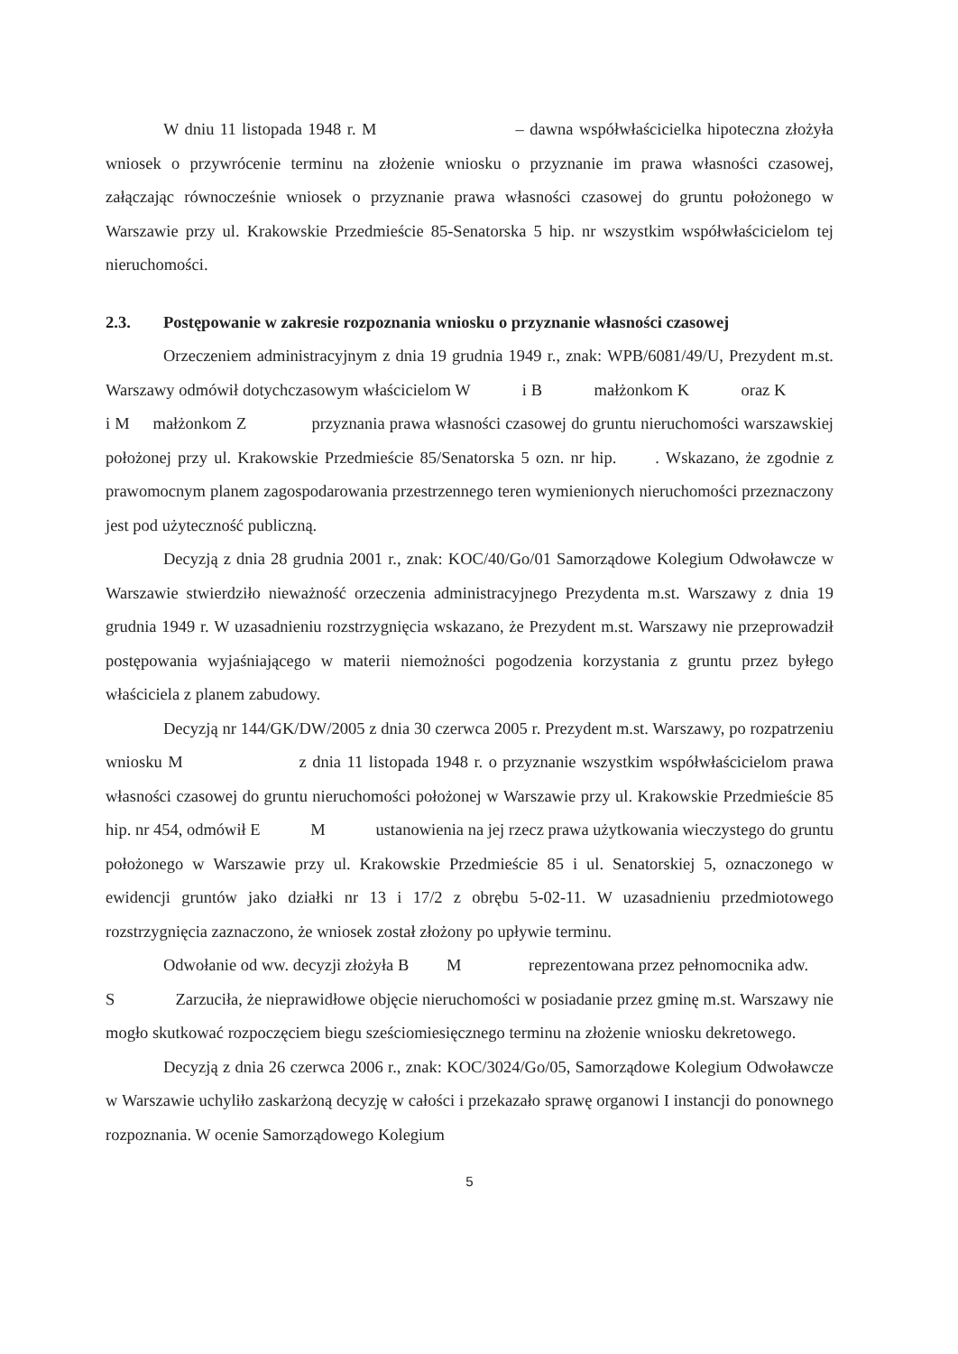W dniu 11 listopada 1948 r. M – dawna współwłaścicielka hipoteczna złożyła wniosek o przywrócenie terminu na złożenie wniosku o przyznanie im prawa własności czasowej, załączając równocześnie wniosek o przyznanie prawa własności czasowej do gruntu położonego w Warszawie przy ul. Krakowskie Przedmieście 85-Senatorska 5 hip. nr wszystkim współwłaścicielom tej nieruchomości.
2.3. Postępowanie w zakresie rozpoznania wniosku o przyznanie własności czasowej
Orzeczeniem administracyjnym z dnia 19 grudnia 1949 r., znak: WPB/6081/49/U, Prezydent m.st. Warszawy odmówił dotychczasowym właścicielom W i B małżonkom K oraz K i M małżonkom Z przyznania prawa własności czasowej do gruntu nieruchomości warszawskiej położonej przy ul. Krakowskie Przedmieście 85/Senatorska 5 ozn. nr hip. . Wskazano, że zgodnie z prawomocnym planem zagospodarowania przestrzennego teren wymienionych nieruchomości przeznaczony jest pod użyteczność publiczną.
Decyzją z dnia 28 grudnia 2001 r., znak: KOC/40/Go/01 Samorządowe Kolegium Odwoławcze w Warszawie stwierdziło nieważność orzeczenia administracyjnego Prezydenta m.st. Warszawy z dnia 19 grudnia 1949 r. W uzasadnieniu rozstrzygnięcia wskazano, że Prezydent m.st. Warszawy nie przeprowadził postępowania wyjaśniającego w materii niemożności pogodzenia korzystania z gruntu przez byłego właściciela z planem zabudowy.
Decyzją nr 144/GK/DW/2005 z dnia 30 czerwca 2005 r. Prezydent m.st. Warszawy, po rozpatrzeniu wniosku M z dnia 11 listopada 1948 r. o przyznanie wszystkim współwłaścicielom prawa własności czasowej do gruntu nieruchomości położonej w Warszawie przy ul. Krakowskie Przedmieście 85 hip. nr 454, odmówił E M ustanowienia na jej rzecz prawa użytkowania wieczystego do gruntu położonego w Warszawie przy ul. Krakowskie Przedmieście 85 i ul. Senatorskiej 5, oznaczonego w ewidencji gruntów jako działki nr 13 i 17/2 z obrębu 5-02-11. W uzasadnieniu przedmiotowego rozstrzygnięcia zaznaczono, że wniosek został złożony po upływie terminu.
Odwołanie od ww. decyzji złożyła B M reprezentowana przez pełnomocnika adw. S Zarzuciła, że nieprawidłowe objęcie nieruchomości w posiadanie przez gminę m.st. Warszawy nie mogło skutkować rozpoczęciem biegu sześciomiesięcznego terminu na złożenie wniosku dekretowego.
Decyzją z dnia 26 czerwca 2006 r., znak: KOC/3024/Go/05, Samorządowe Kolegium Odwoławcze w Warszawie uchyliło zaskarżoną decyzję w całości i przekazało sprawę organowi I instancji do ponownego rozpoznania. W ocenie Samorządowego Kolegium
5